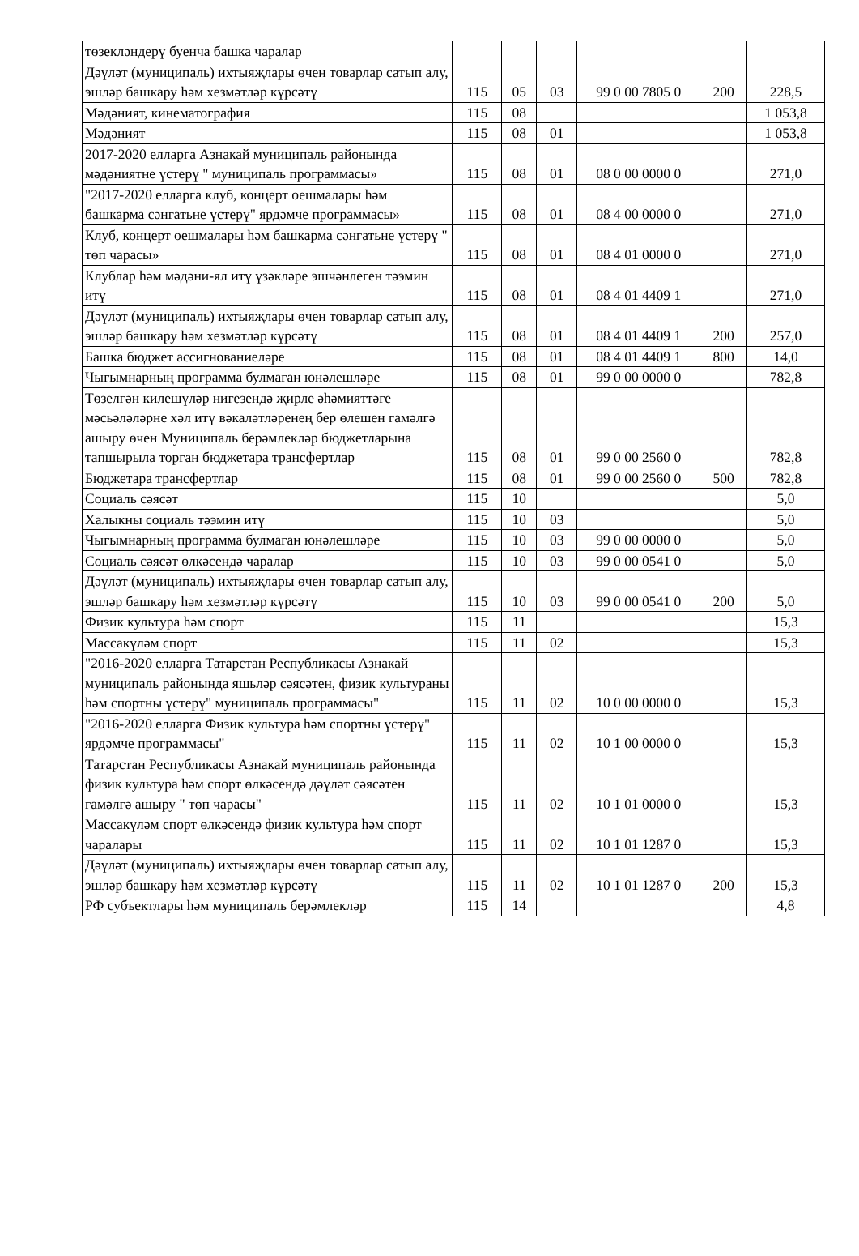| төзекләндерү буенча башка чаралар | | | | | | |
| Дәүләт (муниципаль) ихтыяҗлары өчен товарлар сатып алу, эшләр башкару һәм хезмәтләр күрсәтү | 115 | 05 | 03 | 99 0 00 7805 0 | 200 | 228,5 |
| Мәдәният, кинематография | 115 | 08 | | | | 1 053,8 |
| Мәдәният | 115 | 08 | 01 | | | 1 053,8 |
| 2017-2020 елларга Азнакай муниципаль районында мәдәниятне үстерү " муниципаль программасы» | 115 | 08 | 01 | 08 0 00 0000 0 | | 271,0 |
| "2017-2020 елларга клуб, концерт оешмалары һәм башкарма сәнгатьне үстерү" ярдәмче программасы» | 115 | 08 | 01 | 08 4 00 0000 0 | | 271,0 |
| Клуб, концерт оешмалары һәм башкарма сәнгатьне үстерү " төп чарасы» | 115 | 08 | 01 | 08 4 01 0000 0 | | 271,0 |
| Клублар һәм мәдәни-ял итү үзәкләре эшчәнлеген тәэмин итү | 115 | 08 | 01 | 08 4 01 4409 1 | | 271,0 |
| Дәүләт (муниципаль) ихтыяҗлары өчен товарлар сатып алу, эшләр башкару һәм хезмәтләр күрсәтү | 115 | 08 | 01 | 08 4 01 4409 1 | 200 | 257,0 |
| Башка бюджет ассигнованиеләре | 115 | 08 | 01 | 08 4 01 4409 1 | 800 | 14,0 |
| Чыгымнарның программа булмаган юнәлешләре | 115 | 08 | 01 | 99 0 00 0000 0 | | 782,8 |
| Төзелгән килешүләр нигезендә җирле әһәмияттәге мәсьәләләрне хәл итү вәкаләтләренең бер өлешен гамәлгә ашыру өчен Муниципаль берәмлекләр бюджетларына тапшырыла торган бюджетара трансфертлар | 115 | 08 | 01 | 99 0 00 2560 0 | | 782,8 |
| Бюджетара трансфертлар | 115 | 08 | 01 | 99 0 00 2560 0 | 500 | 782,8 |
| Социаль сәясәт | 115 | 10 | | | | 5,0 |
| Халыкны социаль тәэмин итү | 115 | 10 | 03 | | | 5,0 |
| Чыгымнарның программа булмаган юнәлешләре | 115 | 10 | 03 | 99 0 00 0000 0 | | 5,0 |
| Социаль сәясәт өлкәсендә чаралар | 115 | 10 | 03 | 99 0 00 0541 0 | | 5,0 |
| Дәүләт (муниципаль) ихтыяҗлары өчен товарлар сатып алу, эшләр башкару һәм хезмәтләр күрсәтү | 115 | 10 | 03 | 99 0 00 0541 0 | 200 | 5,0 |
| Физик культура һәм спорт | 115 | 11 | | | | 15,3 |
| Массакүләм спорт | 115 | 11 | 02 | | | 15,3 |
| "2016-2020 елларга Татарстан Республикасы Азнакай муниципаль районында яшьләр сәясәтен, физик культураны һәм спортны үстерү" муниципаль программасы" | 115 | 11 | 02 | 10 0 00 0000 0 | | 15,3 |
| "2016-2020 елларга Физик культура һәм спортны үстерү" ярдәмче программасы" | 115 | 11 | 02 | 10 1 00 0000 0 | | 15,3 |
| Татарстан Республикасы Азнакай муниципаль районында физик культура һәм спорт өлкәсендә дәүләт сәясәтен гамәлгә ашыру " төп чарасы" | 115 | 11 | 02 | 10 1 01 0000 0 | | 15,3 |
| Массакүләм спорт өлкәсендә физик культура һәм спорт чаралары | 115 | 11 | 02 | 10 1 01 1287 0 | | 15,3 |
| Дәүләт (муниципаль) ихтыяҗлары өчен товарлар сатып алу, эшләр башкару һәм хезмәтләр күрсәтү | 115 | 11 | 02 | 10 1 01 1287 0 | 200 | 15,3 |
| РФ субъектлары һәм муниципаль берәмлекләр | 115 | 14 | | | | 4,8 |